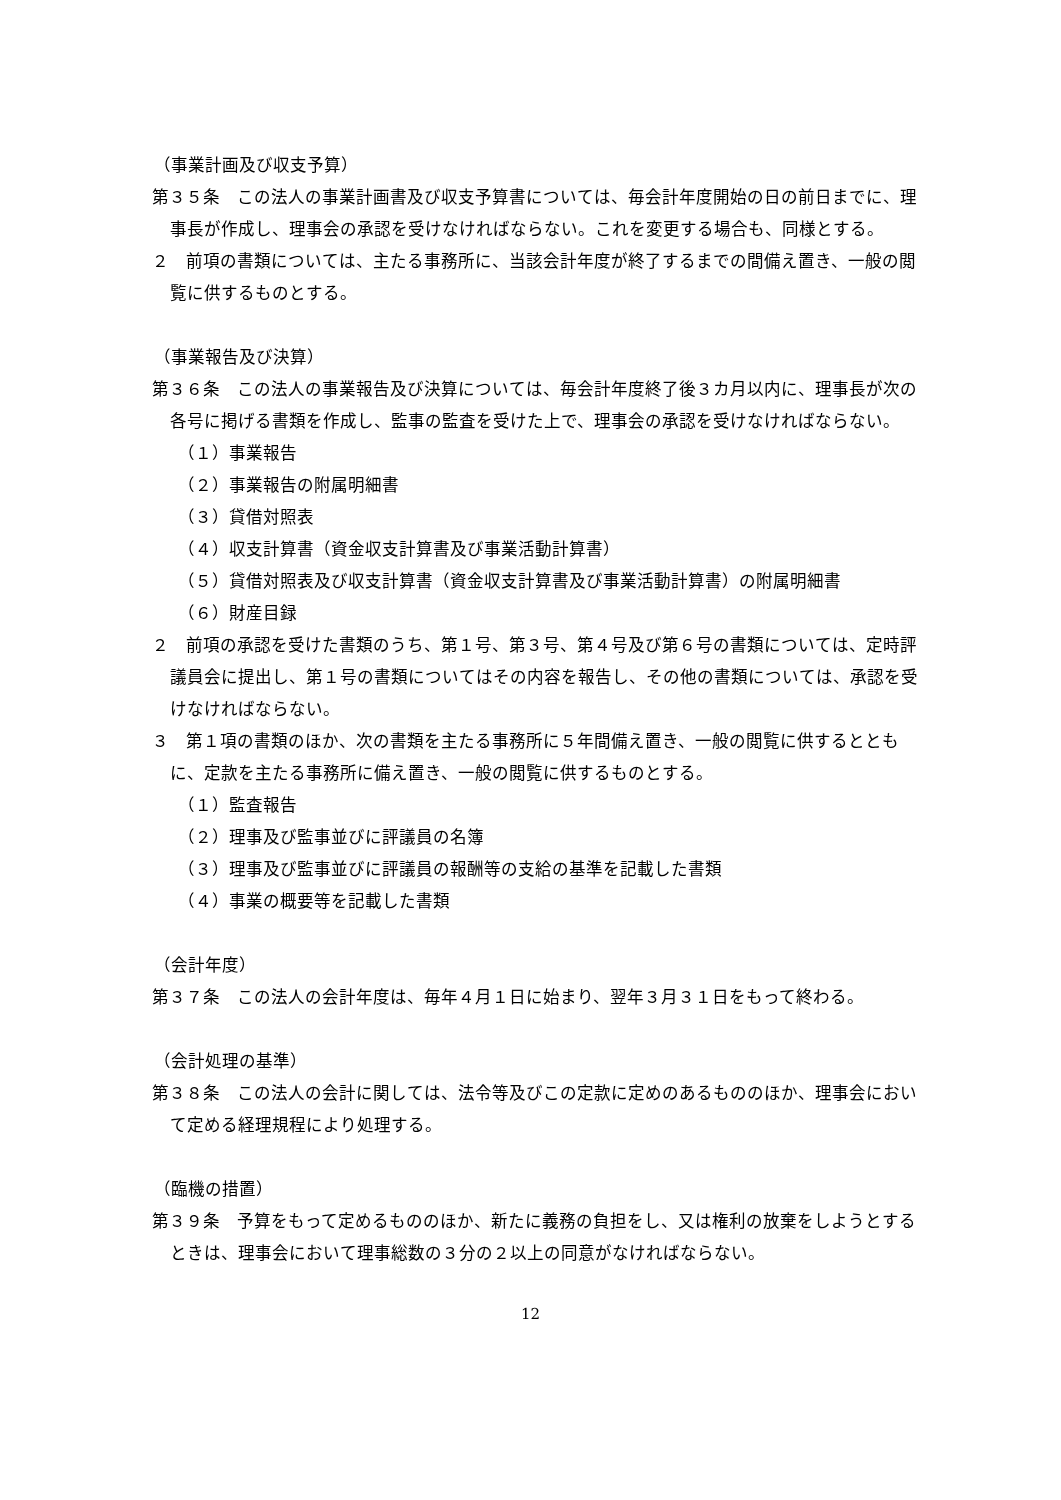（事業計画及び収支予算）
第３５条　この法人の事業計画書及び収支予算書については、毎会計年度開始の日の前日までに、理事長が作成し、理事会の承認を受けなければならない。これを変更する場合も、同様とする。
２　前項の書類については、主たる事務所に、当該会計年度が終了するまでの間備え置き、一般の閲覧に供するものとする。
（事業報告及び決算）
第３６条　この法人の事業報告及び決算については、毎会計年度終了後３カ月以内に、理事長が次の各号に掲げる書類を作成し、監事の監査を受けた上で、理事会の承認を受けなければならない。
（１）事業報告
（２）事業報告の附属明細書
（３）貸借対照表
（４）収支計算書（資金収支計算書及び事業活動計算書）
（５）貸借対照表及び収支計算書（資金収支計算書及び事業活動計算書）の附属明細書
（６）財産目録
２　前項の承認を受けた書類のうち、第１号、第３号、第４号及び第６号の書類については、定時評議員会に提出し、第１号の書類についてはその内容を報告し、その他の書類については、承認を受けなければならない。
３　第１項の書類のほか、次の書類を主たる事務所に５年間備え置き、一般の閲覧に供するとともに、定款を主たる事務所に備え置き、一般の閲覧に供するものとする。
（１）監査報告
（２）理事及び監事並びに評議員の名簿
（３）理事及び監事並びに評議員の報酬等の支給の基準を記載した書類
（４）事業の概要等を記載した書類
（会計年度）
第３７条　この法人の会計年度は、毎年４月１日に始まり、翌年３月３１日をもって終わる。
（会計処理の基準）
第３８条　この法人の会計に関しては、法令等及びこの定款に定めのあるもののほか、理事会において定める経理規程により処理する。
（臨機の措置）
第３９条　予算をもって定めるもののほか、新たに義務の負担をし、又は権利の放棄をしようとするときは、理事会において理事総数の３分の２以上の同意がなければならない。
12